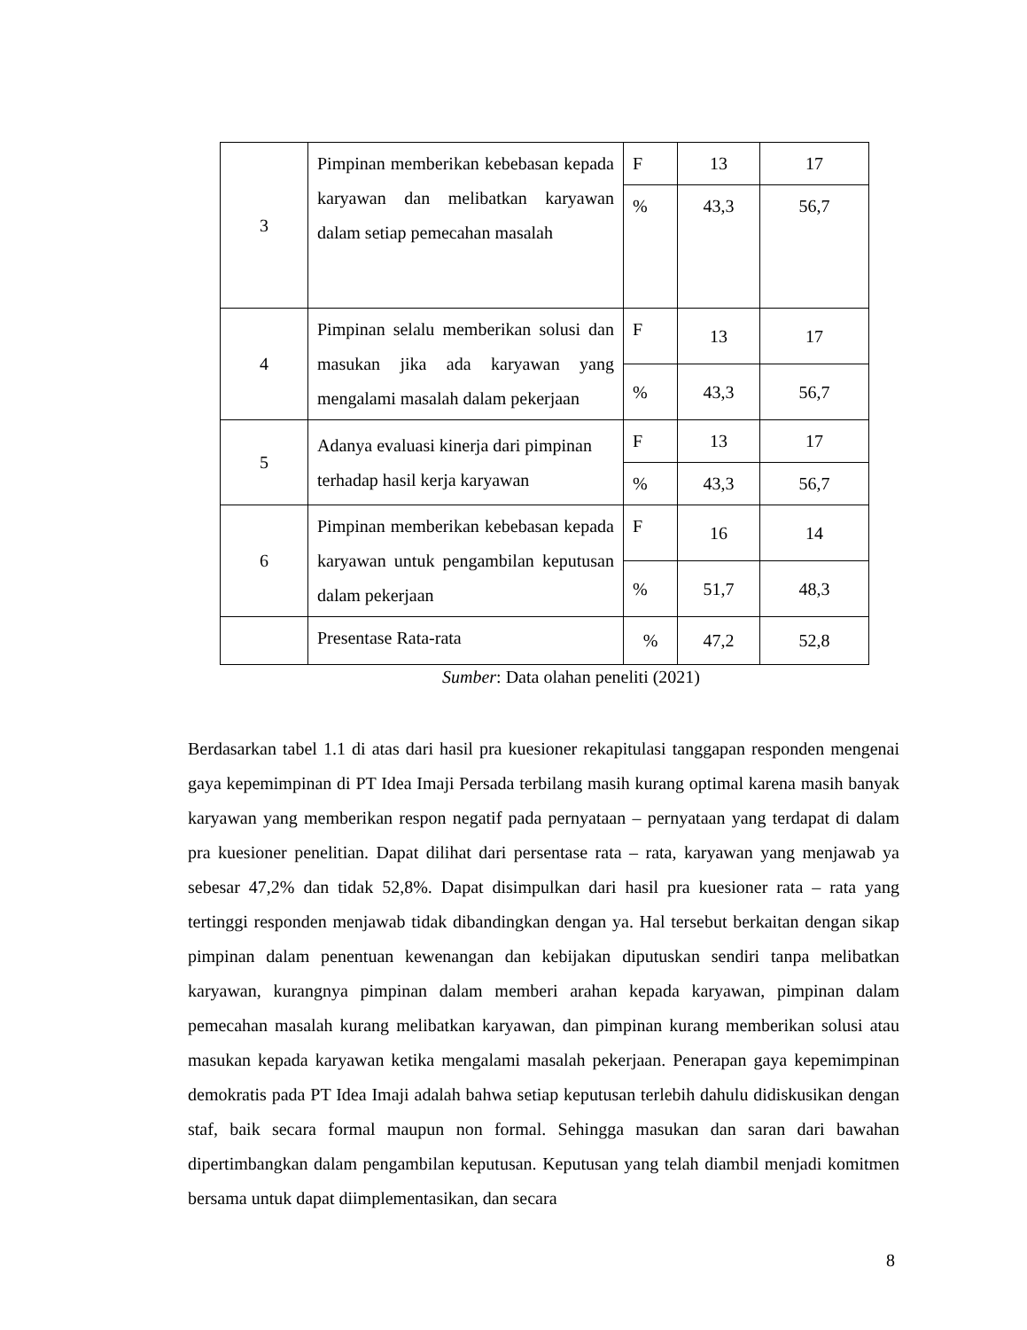| 3 | Pimpinan memberikan kebebasan kepada karyawan dan melibatkan karyawan dalam setiap pemecahan masalah | F | 13 | 17 |
| | | % | 43,3 | 56,7 |
| 4 | Pimpinan selalu memberikan solusi dan masukan jika ada karyawan yang mengalami masalah dalam pekerjaan | F | 13 | 17 |
| | | % | 43,3 | 56,7 |
| 5 | Adanya evaluasi kinerja dari pimpinan terhadap hasil kerja karyawan | F | 13 | 17 |
| | | % | 43,3 | 56,7 |
| 6 | Pimpinan memberikan kebebasan kepada karyawan untuk pengambilan keputusan dalam pekerjaan | F | 16 | 14 |
| | | % | 51,7 | 48,3 |
| | Presentase Rata-rata | % | 47,2 | 52,8 |
Sumber: Data olahan peneliti (2021)
Berdasarkan tabel 1.1 di atas dari hasil pra kuesioner rekapitulasi tanggapan responden mengenai gaya kepemimpinan di PT Idea Imaji Persada terbilang masih kurang optimal karena masih banyak karyawan yang memberikan respon negatif pada pernyataan – pernyataan yang terdapat di dalam pra kuesioner penelitian. Dapat dilihat dari persentase rata – rata, karyawan yang menjawab ya sebesar 47,2% dan tidak 52,8%. Dapat disimpulkan dari hasil pra kuesioner rata – rata yang tertinggi responden menjawab tidak dibandingkan dengan ya. Hal tersebut berkaitan dengan sikap pimpinan dalam penentuan kewenangan dan kebijakan diputuskan sendiri tanpa melibatkan karyawan, kurangnya pimpinan dalam memberi arahan kepada karyawan, pimpinan dalam pemecahan masalah kurang melibatkan karyawan, dan pimpinan kurang memberikan solusi atau masukan kepada karyawan ketika mengalami masalah pekerjaan. Penerapan gaya kepemimpinan demokratis pada PT Idea Imaji adalah bahwa setiap keputusan terlebih dahulu didiskusikan dengan staf, baik secara formal maupun non formal. Sehingga masukan dan saran dari bawahan dipertimbangkan dalam pengambilan keputusan. Keputusan yang telah diambil menjadi komitmen bersama untuk dapat diimplementasikan, dan secara
8